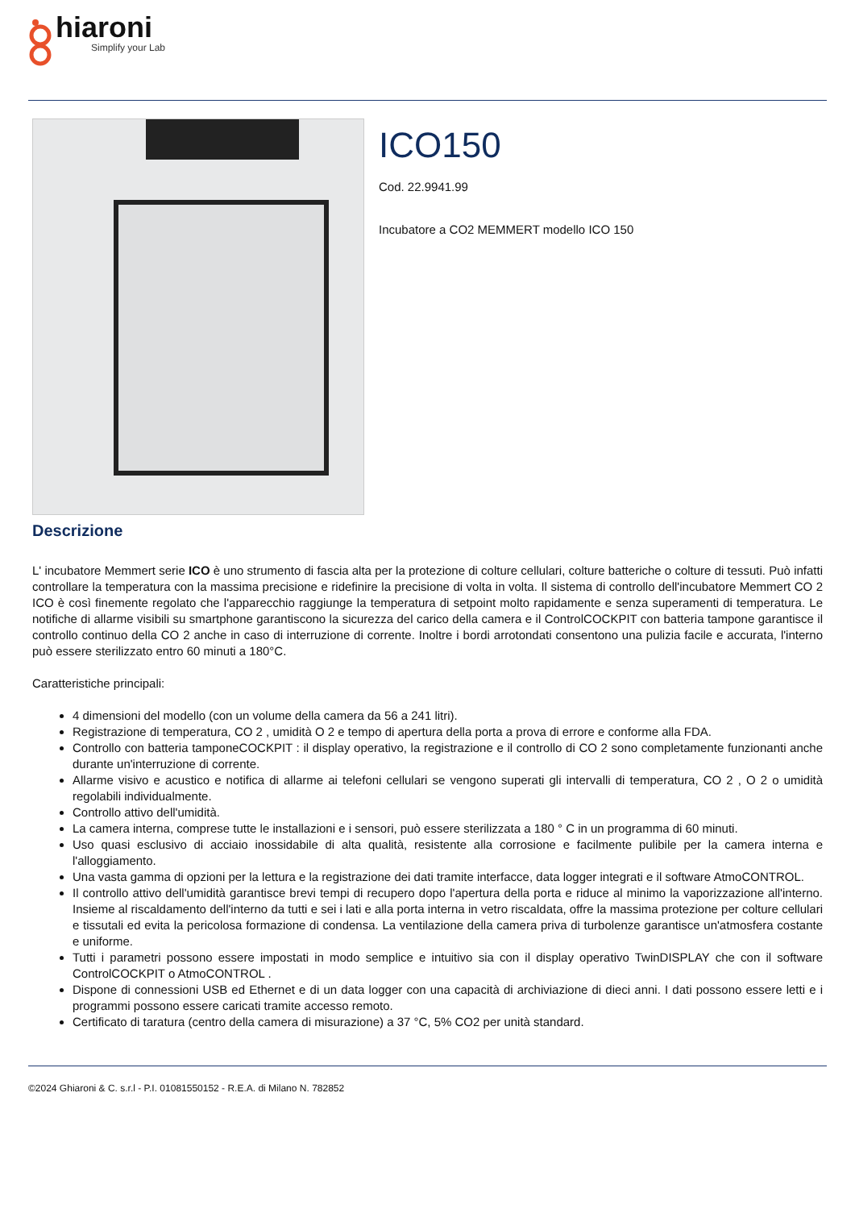hiaroni
Simplify your Lab
ICO150
Cod. 22.9941.99
Incubatore a CO2 MEMMERT modello ICO 150
Descrizione
L' incubatore Memmert serie ICO è uno strumento di fascia alta per la protezione di colture cellulari, colture batteriche o colture di tessuti. Può infatti controllare la temperatura con la massima precisione e ridefinire la precisione di volta in volta. Il sistema di controllo dell'incubatore Memmert CO 2 ICO è così finemente regolato che l'apparecchio raggiunge la temperatura di setpoint molto rapidamente e senza superamenti di temperatura. Le notifiche di allarme visibili su smartphone garantiscono la sicurezza del carico della camera e il ControlCOCKPIT con batteria tampone garantisce il controllo continuo della CO 2 anche in caso di interruzione di corrente. Inoltre i bordi arrotondati consentono una pulizia facile e accurata, l'interno può essere sterilizzato entro 60 minuti a 180°C.
Caratteristiche principali:
4 dimensioni del modello (con un volume della camera da 56 a 241 litri).
Registrazione di temperatura, CO 2 , umidità O 2 e tempo di apertura della porta a prova di errore e conforme alla FDA.
Controllo con batteria tamponeCOCKPIT : il display operativo, la registrazione e il controllo di CO 2 sono completamente funzionanti anche durante un'interruzione di corrente.
Allarme visivo e acustico e notifica di allarme ai telefoni cellulari se vengono superati gli intervalli di temperatura, CO 2 , O 2 o umidità regolabili individualmente.
Controllo attivo dell'umidità.
La camera interna, comprese tutte le installazioni e i sensori, può essere sterilizzata a 180 ° C in un programma di 60 minuti.
Uso quasi esclusivo di acciaio inossidabile di alta qualità, resistente alla corrosione e facilmente pulibile per la camera interna e l'alloggiamento.
Una vasta gamma di opzioni per la lettura e la registrazione dei dati tramite interfacce, data logger integrati e il software AtmoCONTROL.
Il controllo attivo dell'umidità garantisce brevi tempi di recupero dopo l'apertura della porta e riduce al minimo la vaporizzazione all'interno. Insieme al riscaldamento dell'interno da tutti e sei i lati e alla porta interna in vetro riscaldata, offre la massima protezione per colture cellulari e tissutali ed evita la pericolosa formazione di condensa. La ventilazione della camera priva di turbolenze garantisce un'atmosfera costante e uniforme.
Tutti i parametri possono essere impostati in modo semplice e intuitivo sia con il display operativo TwinDISPLAY che con il software ControlCOCKPIT o AtmoCONTROL .
Dispone di connessioni USB ed Ethernet e di un data logger con una capacità di archiviazione di dieci anni. I dati possono essere letti e i programmi possono essere caricati tramite accesso remoto.
Certificato di taratura (centro della camera di misurazione) a 37 °C, 5% CO2 per unità standard.
©2024 Ghiaroni & C. s.r.l - P.I. 01081550152 - R.E.A. di Milano N. 782852